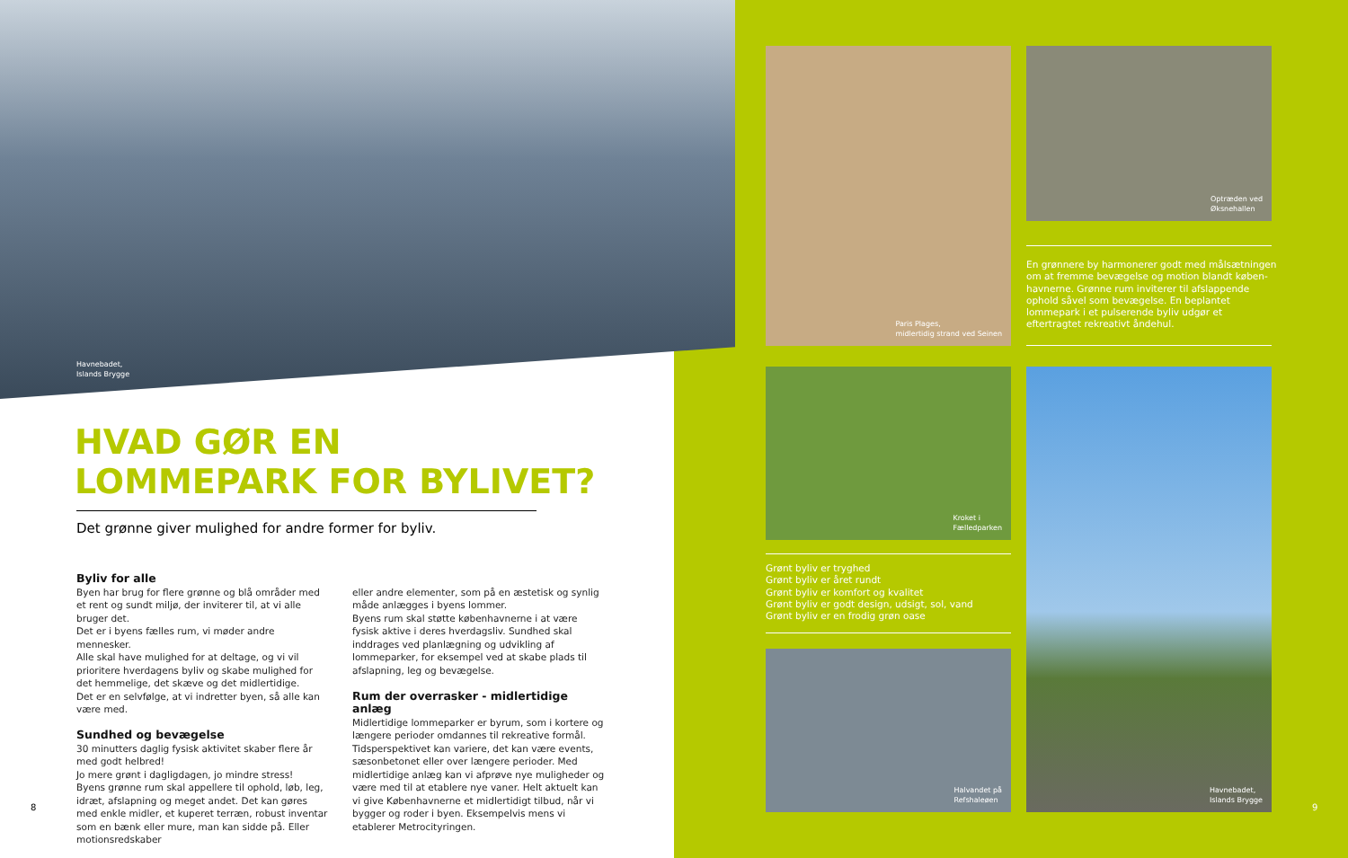Havnebadet,
Islands Brygge
HVAD GØR EN
LOMMEPARK FOR BYLIVET?
Det grønne giver mulighed for andre former for byliv.
Byliv for alle
Byen har brug for flere grønne og blå områder med et rent og sundt miljø, der inviterer til, at vi alle bruger det.
Det er i byens fælles rum, vi møder andre mennesker.
Alle skal have mulighed for at deltage, og vi vil prioritere hverdagens byliv og skabe mulighed for det hemmelige, det skæve og det midlertidige.
Det er en selvfølge, at vi indretter byen, så alle kan være med.
Sundhed og bevægelse
30 minutters daglig fysisk aktivitet skaber flere år med godt helbred!
Jo mere grønt i dagligdagen, jo mindre stress!
Byens grønne rum skal appellere til ophold, løb, leg, idræt, afslapning og meget andet. Det kan gøres med enkle midler, et kuperet terræn, robust inventar som en bænk eller mure, man kan sidde på. Eller motionsredskaber
eller andre elementer, som på en æstetisk og synlig måde anlægges i byens lommer.
Byens rum skal støtte københavnerne i at være fysisk aktive i deres hverdagsliv. Sundhed skal inddrages ved planlægning og udvikling af lommeparker, for eksempel ved at skabe plads til afslapning, leg og bevægelse.
Rum der overrasker - midlertidige anlæg
Midlertidige lommeparker er byrum, som i kortere og længere perioder omdannes til rekreative formål. Tidsperspektivet kan variere, det kan være events, sæsonbetonet eller over længere perioder. Med midler­tidige anlæg kan vi afprøve nye muligheder og være med til at etablere nye vaner. Helt aktuelt kan vi give Køben­havnerne et midlertidigt tilbud, når vi bygger og roder i byen. Eksempelvis mens vi etablerer Metrocityringen.
8 9
Paris Plages,
midlertidig strand ved Seinen
Optræden ved
Øksnehallen
En grønnere by harmonerer godt med målsætningen om at fremme bevægelse og motion blandt køben­havnerne. Grønne rum inviterer til afslappende ophold såvel som bevægelse. En beplantet lommepark i et pulserende byliv udgør et eftertragtet rekreativt åndehul.
Kroket i
Fælledparken
Grønt byliv er tryghed
Grønt byliv er året rundt
Grønt byliv er komfort og kvalitet
Grønt byliv er godt design, udsigt, sol, vand
Grønt byliv er en frodig grøn oase
Halvandet på
Refshaleøen
Havnebadet,
Islands Brygge